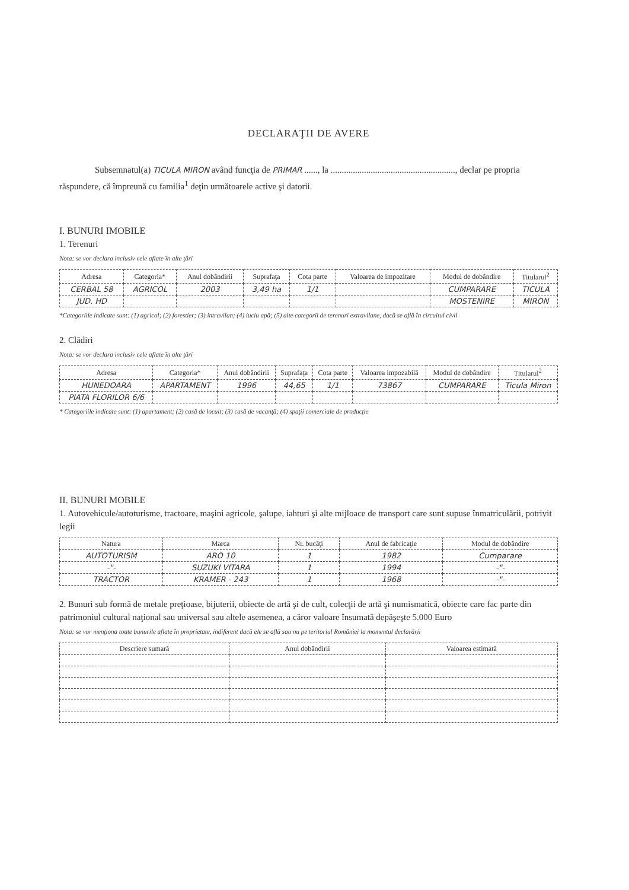DECLARAŢII DE AVERE
Subsemnatul(a) TICULA MIRON având funcţia de PRIMAR ......, la ........................................................, declar pe propria răspundere, că împreună cu familia<sup>1</sup> deţin următoarele active şi datorii.
I. BUNURI IMOBILE
1. Terenuri
Nota: se vor declara inclusiv cele aflate în alte ţări
| Adresa | Categoria* | Anul dobândirii | Suprafaţa | Cota parte | Valoarea de impozitare | Modul de dobândire | Titularul<sup>2</sup> |
| --- | --- | --- | --- | --- | --- | --- | --- |
| CERBAL 58 | AGRICOL | 2003 | 3,49 ha | 1/1 | | CUMPARARE | TICULA |
| JUD. HD | | | | | | MOSTENIRE | MIRON |
*Categoriile indicate sunt: (1) agricol; (2) forestier; (3) intravilan; (4) luciu apă; (5) alte categorii de terenuri extravilane, dacă se află în circuitul civil
2. Clădiri
Nota: se vor declara inclusiv cele aflate în alte ţări
| Adresa | Categoria* | Anul dobândirii | Suprafaţa | Cota parte | Valoarea impozabilă | Modul de dobândire | Titularul<sup>2</sup> |
| --- | --- | --- | --- | --- | --- | --- | --- |
| HUNEDOARA | APARTAMENT | 1996 | 44,65 | 1/1 | 73867 | CUMPARARE | Ticula Miron |
| PIATA FLORILOR 6/6 | | | | | | | |
* Categoriile indicate sunt: (1) apartament; (2) casă de locuit; (3) casă de vacanţă; (4) spaţii comerciale de producţie
II. BUNURI MOBILE
1. Autovehicule/autoturisme, tractoare, maşini agricole, şalupe, iahturi şi alte mijloace de transport care sunt supuse înmatriculării, potrivit legii
| Natura | Marca | Nr. bucăţi | Anul de fabricaţie | Modul de dobândire |
| --- | --- | --- | --- | --- |
| AUTOTURISM | ARO 10 | 1 | 1982 | Cumparare |
| -"- | SUZUKI VITARA | 1 | 1994 | -"- |
| TRACTOR | KRAMER - 243 | 1 | 1968 | -"- |
2. Bunuri sub formă de metale preţioase, bijuterii, obiecte de artă şi de cult, colecţii de artă şi numismatică, obiecte care fac parte din patrimoniul cultural naţional sau universal sau altele asemenea, a căror valoare însumată depăşeşte 5.000 Euro
Nota: se vor menţiona toate bunurile aflate în proprietate, indiferent dacă ele se află sau nu pe teritoriul României la momentul declarării
| Descriere sumară | Anul dobândirii | Valoarea estimată |
| --- | --- | --- |